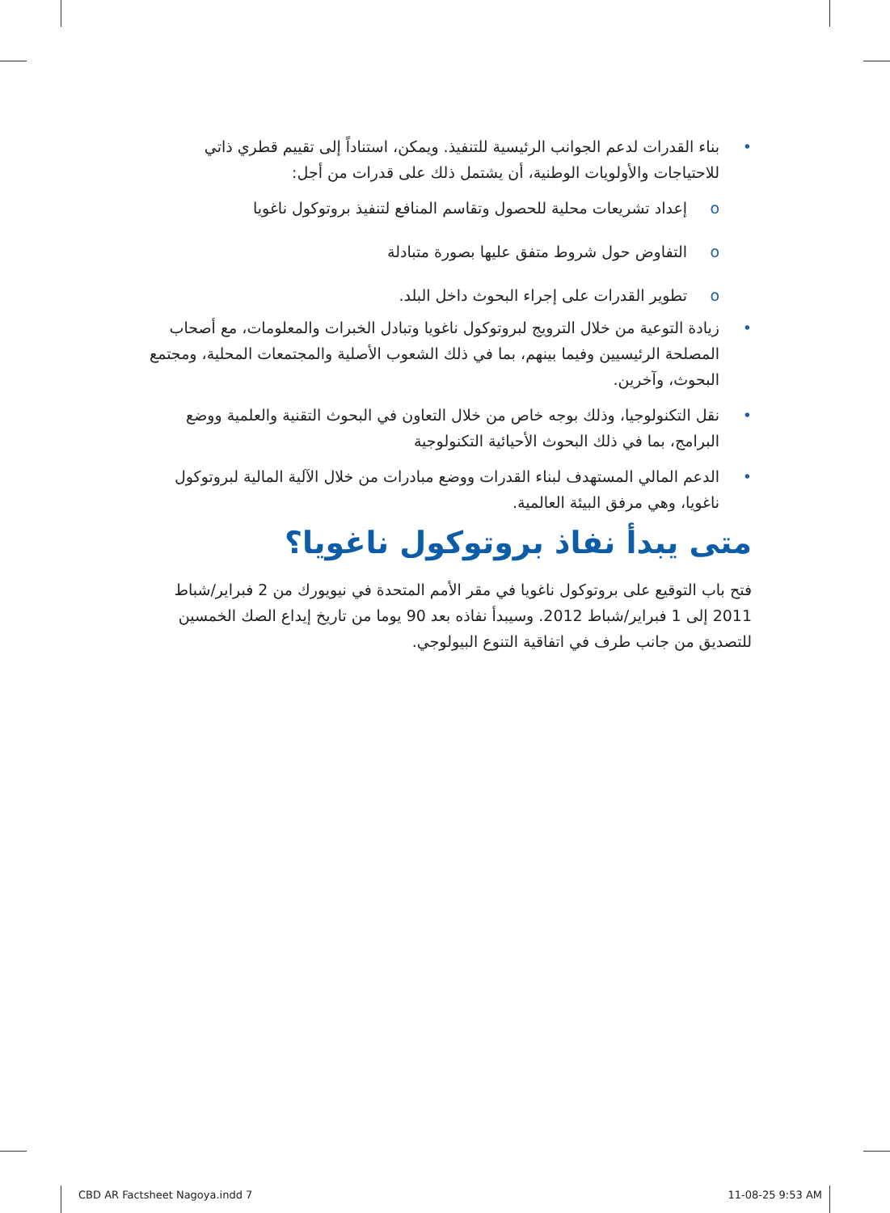• بناء القدرات لدعم الجوانب الرئيسية للتنفيذ. ويمكن، استناداً إلى تقييم قطري ذاتي للاحتياجات والأولويات الوطنية، أن يشتمل ذلك على قدرات من أجل:
o إعداد تشريعات محلية للحصول وتقاسم المنافع لتنفيذ بروتوكول ناغويا
o التفاوض حول شروط متفق عليها بصورة متبادلة
o تطوير القدرات على إجراء البحوث داخل البلد.
• زيادة التوعية من خلال الترويج لبروتوكول ناغويا وتبادل الخبرات والمعلومات، مع أصحاب المصلحة الرئيسيين وفيما بينهم، بما في ذلك الشعوب الأصلية والمجتمعات المحلية، ومجتمع البحوث، وآخرين.
• نقل التكنولوجيا، وذلك بوجه خاص من خلال التعاون في البحوث التقنية والعلمية ووضع البرامج، بما في ذلك البحوث الأحيائية التكنولوجية
• الدعم المالي المستهدف لبناء القدرات ووضع مبادرات من خلال الآلية المالية لبروتوكول ناغويا، وهي مرفق البيئة العالمية.
متى يبدأ نفاذ بروتوكول ناغويا؟
فتح باب التوقيع على بروتوكول ناغويا في مقر الأمم المتحدة في نيويورك من 2 فبراير/شباط 2011 إلى 1 فبراير/شباط 2012. وسيبدأ نفاذه بعد 90 يوما من تاريخ إيداع الصك الخمسين للتصديق من جانب طرف في اتفاقية التنوع البيولوجي.
CBD AR Factsheet Nagoya.indd 7 11-08-25 9:53 AM